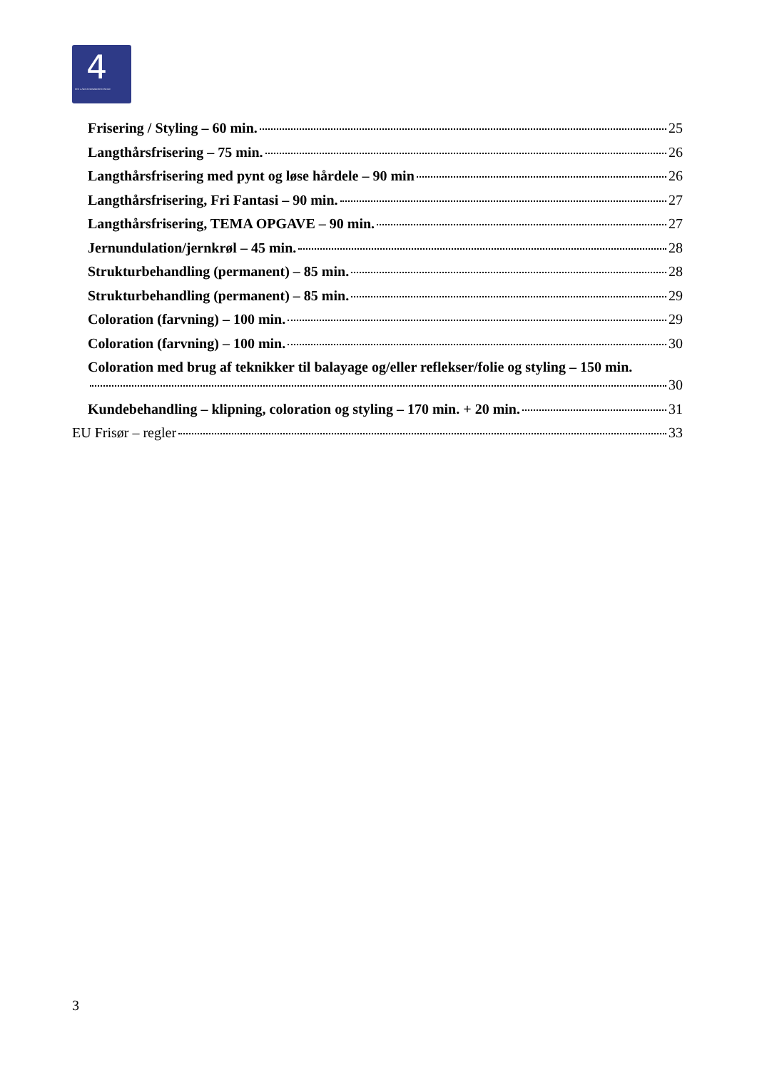4
DEN 4-ÅRIGE FRISØRUDDANNELSE
Frisering / Styling – 60 min. 25
Langthårsfrisering – 75 min. 26
Langthårsfrisering med pynt og løse hårdele – 90 min 26
Langthårsfrisering, Fri Fantasi – 90 min. 27
Langthårsfrisering, TEMA OPGAVE – 90 min. 27
Jernundulation/jernkrøl – 45 min. 28
Strukturbehandling (permanent) – 85 min. 28
Strukturbehandling (permanent) – 85 min. 29
Coloration (farvning) – 100 min. 29
Coloration (farvning) – 100 min. 30
Coloration med brug af teknikker til balayage og/eller reflekser/folie og styling – 150 min.
30
Kundebehandling – klipning, coloration og styling – 170 min. + 20 min. 31
EU Frisør – regler 33
3